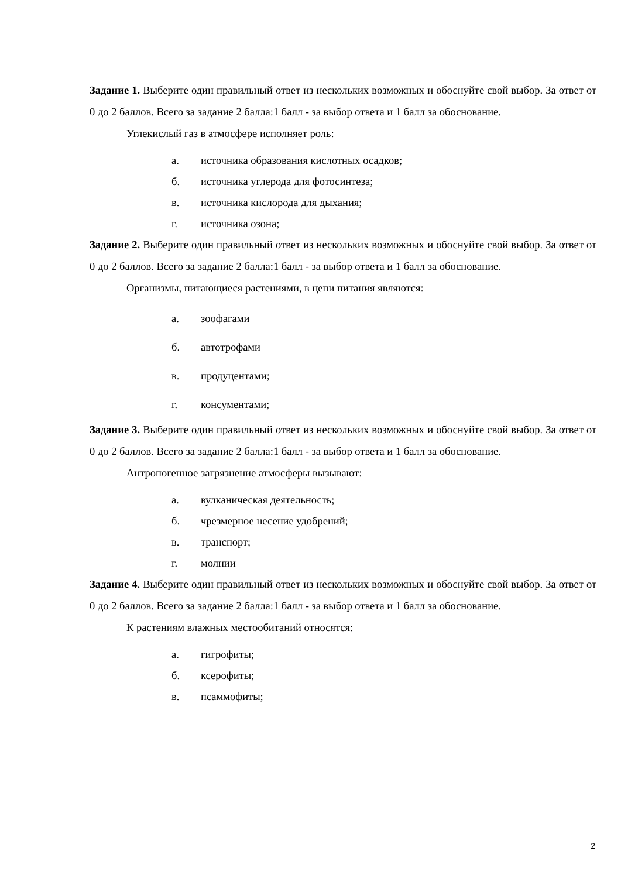Задание 1. Выберите один правильный ответ из нескольких возможных и обоснуйте свой выбор. За ответ от 0 до 2 баллов. Всего за задание 2 балла:1 балл - за выбор ответа и 1 балл за обоснование.
Углекислый газ в атмосфере исполняет роль:
а. источника образования кислотных осадков;
б. источника углерода для фотосинтеза;
в. источника кислорода для дыхания;
г. источника озона;
Задание 2. Выберите один правильный ответ из нескольких возможных и обоснуйте свой выбор. За ответ от 0 до 2 баллов. Всего за задание 2 балла:1 балл - за выбор ответа и 1 балл за обоснование.
Организмы, питающиеся растениями, в цепи питания являются:
а. зоофагами
б. автотрофами
в. продуцентами;
г. консументами;
Задание 3. Выберите один правильный ответ из нескольких возможных и обоснуйте свой выбор. За ответ от 0 до 2 баллов. Всего за задание 2 балла:1 балл - за выбор ответа и 1 балл за обоснование.
Антропогенное загрязнение атмосферы вызывают:
а. вулканическая деятельность;
б. чрезмерное несение удобрений;
в. транспорт;
г. молнии
Задание 4. Выберите один правильный ответ из нескольких возможных и обоснуйте свой выбор. За ответ от 0 до 2 баллов. Всего за задание 2 балла:1 балл - за выбор ответа и 1 балл за обоснование.
К растениям влажных местообитаний относятся:
а. гигрофиты;
б. ксерофиты;
в. псаммофиты;
2